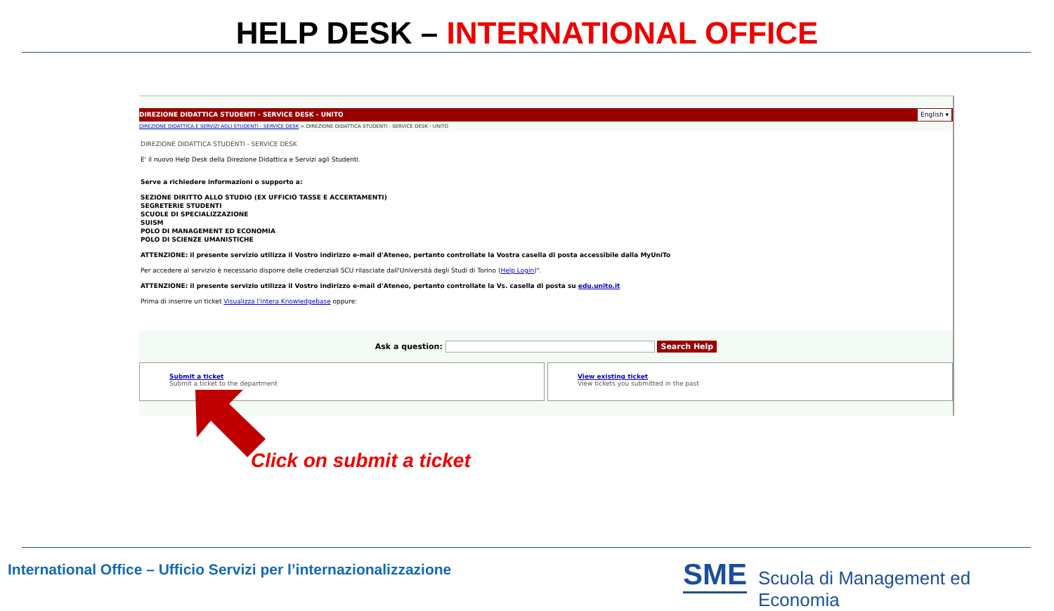HELP DESK – INTERNATIONAL OFFICE
DIREZIONE DIDATTICA STUDENTI - SERVICE DESK - UNITO English ▾
DIREZIONE DIDATTICA E SERVIZI AGLI STUDENTI - SERVICE DESK > DIREZIONE DIDATTICA STUDENTI - SERVICE DESK - UNITO
DIREZIONE DIDATTICA STUDENTI - SERVICE DESK
E' il nuovo Help Desk della Direzione Didattica e Servizi agli Studenti.
Serve a richiedere informazioni o supporto a:
SEZIONE DIRITTO ALLO STUDIO (EX UFFICIO TASSE E ACCERTAMENTI)
SEGRETERIE STUDENTI
SCUOLE DI SPECIALIZZAZIONE
SUISM
POLO DI MANAGEMENT ED ECONOMIA
POLO DI SCIENZE UMANISTICHE
ATTENZIONE: il presente servizio utilizza il Vostro indirizzo e-mail d'Ateneo, pertanto controllate la Vostra casella di posta accessibile dalla MyUniTo
Per accedere al servizio è necessario disporre delle credenziali SCU rilasciate dall'Università degli Studi di Torino (Help Login)".
ATTENZIONE: il presente servizio utilizza il Vostro indirizzo e-mail d'Ateneo, pertanto controllate la Vs. casella di posta su edu.unito.it
Prima di inserire un ticket Visualizza l'intera Knowledgebase oppure:
Ask a question: Search Help
Submit a ticket
Submit a ticket to the department
View existing ticket
View tickets you submitted in the past
Click on submit a ticket
International Office – Ufficio Servizi per l’internazionalizzazione
SME
Scuola di Management ed Economia